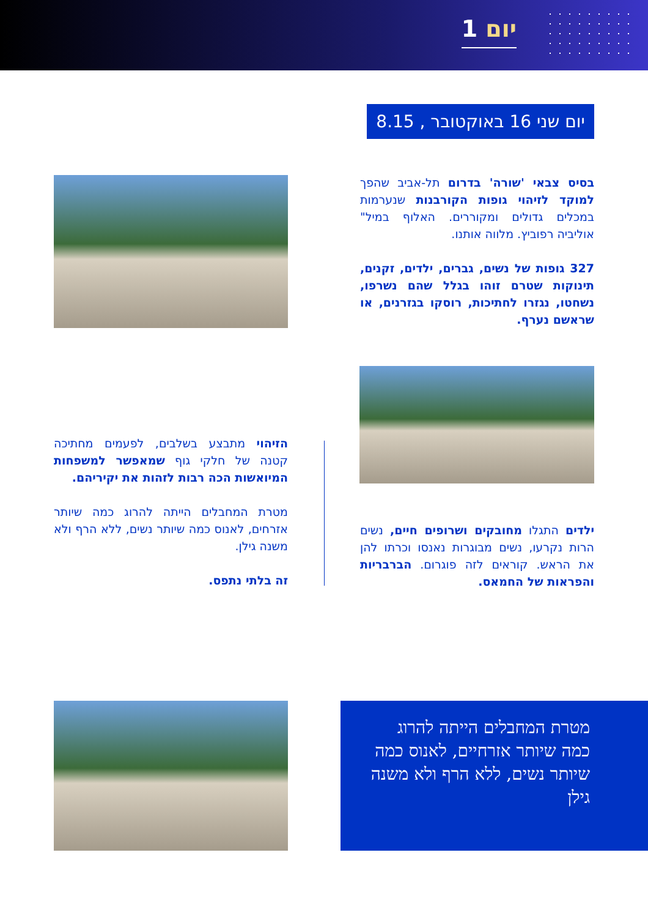יום 1
יום שני 16 באוקטובר , 8.15
בסיס צבאי 'שורה' בדרום תל-אביב שהפך למוקד לזיהוי גופות הקורבנות שנערמות במכלים גדולים ומקוררים. האלוף במיל" אוליביה רפוביץ. מלווה אותנו.
327 גופות של נשים, גברים, ילדים, זקנים, תינוקות שטרם זוהו בגלל שהם נשרפו, נשחטו, נגזרו לחתיכות, רוסקו בגזרנים, או שראשם נערף.
ילדים התגלו מחובקים ושרופים חיים, נשים הרות נקרעו, נשים מבוגרות נאנסו וכרתו להן את הראש. קוראים לזה פוגרום. הברבריות והפראות של החמאס.
הזיהוי מתבצע בשלבים, לפעמים מחתיכה קטנה של חלקי גוף שמאפשר למשפחות המיואשות הכה רבות לזהות את יקיריהם.
מטרת המחבלים הייתה להרוג כמה שיותר אזרחים, לאנוס כמה שיותר נשים, ללא הרף ולא משנה גילן.
זה בלתי נתפס.
מטרת המחבלים הייתה להרוג כמה שיותר אזרחיים, לאנוס כמה שיותר נשים, ללא הרף ולא משנה גילן